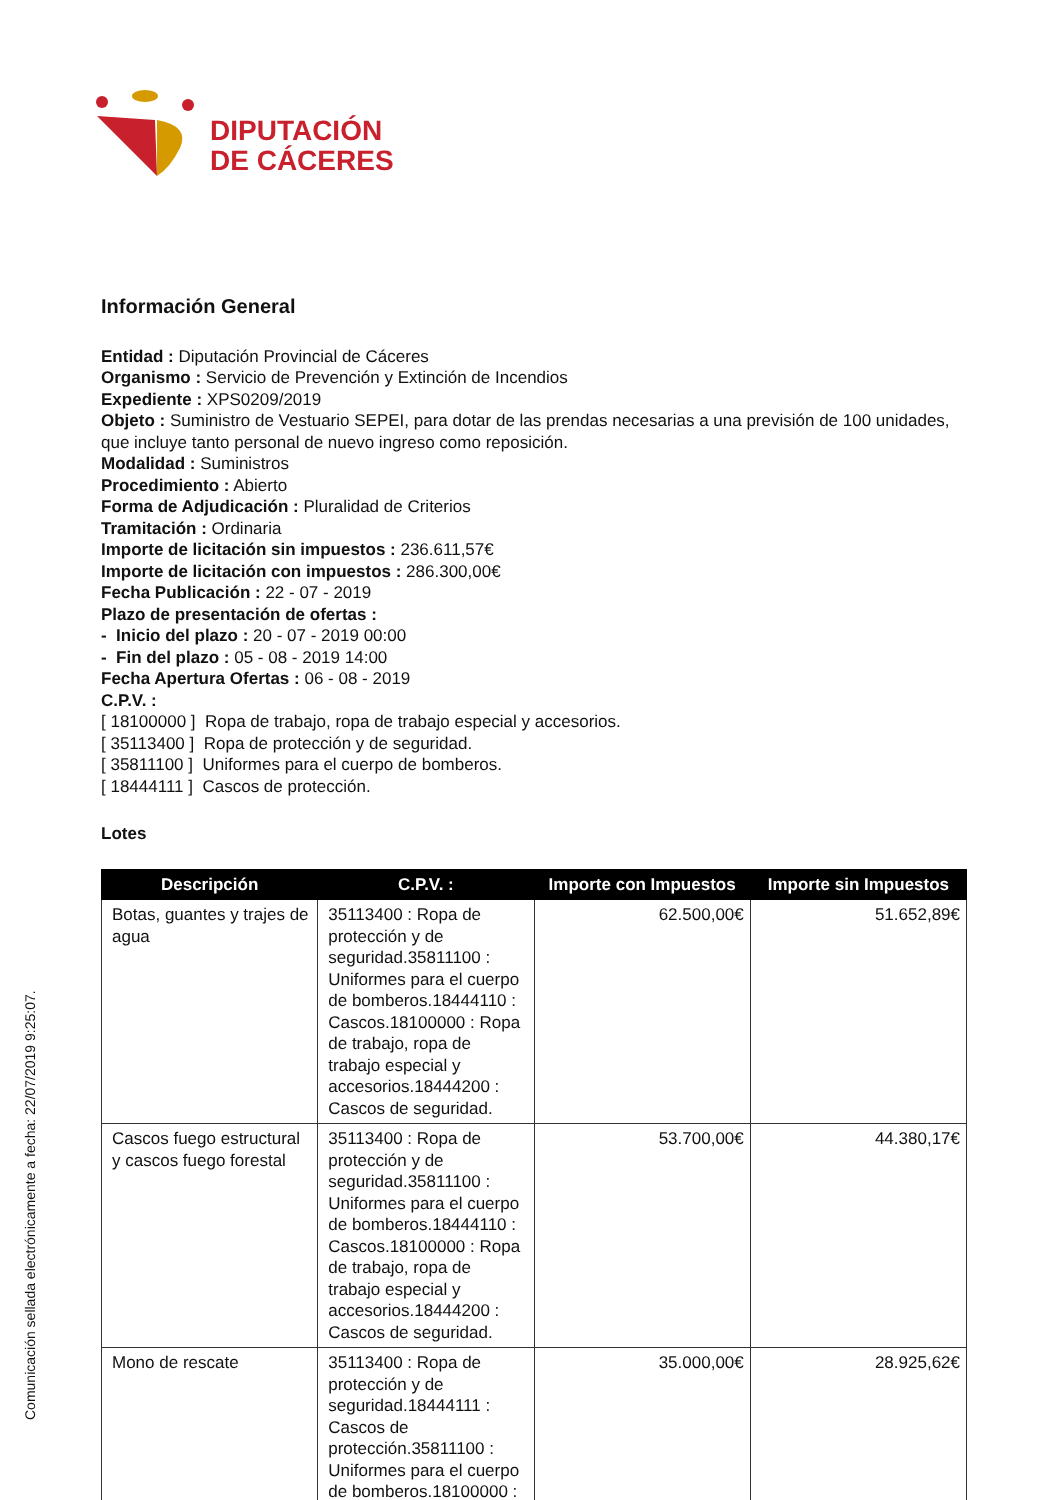DIPUTACIÓN
DE CÁCERES
Información General
Entidad : Diputación Provincial de Cáceres
Organismo : Servicio de Prevención y Extinción de Incendios
Expediente : XPS0209/2019
Objeto : Suministro de Vestuario SEPEI, para dotar de las prendas necesarias a una previsión de 100 unidades, que incluye tanto personal de nuevo ingreso como reposición.
Modalidad : Suministros
Procedimiento : Abierto
Forma de Adjudicación : Pluralidad de Criterios
Tramitación : Ordinaria
Importe de licitación sin impuestos : 236.611,57€
Importe de licitación con impuestos : 286.300,00€
Fecha Publicación : 22 - 07 - 2019
Plazo de presentación de ofertas :
- Inicio del plazo : 20 - 07 - 2019 00:00
- Fin del plazo : 05 - 08 - 2019 14:00
Fecha Apertura Ofertas : 06 - 08 - 2019
C.P.V. :
[ 18100000 ] Ropa de trabajo, ropa de trabajo especial y accesorios.
[ 35113400 ] Ropa de protección y de seguridad.
[ 35811100 ] Uniformes para el cuerpo de bomberos.
[ 18444111 ] Cascos de protección.
Lotes
| Descripción | C.P.V. : | Importe con Impuestos | Importe sin Impuestos |
| --- | --- | --- | --- |
| Botas, guantes y trajes de agua | 35113400 : Ropa de protección y de seguridad.35811100 : Uniformes para el cuerpo de bomberos.18444110 : Cascos.18100000 : Ropa de trabajo, ropa de trabajo especial y accesorios.18444200 : Cascos de seguridad. | 62.500,00€ | 51.652,89€ |
| Cascos fuego estructural y cascos fuego forestal | 35113400 : Ropa de protección y de seguridad.35811100 : Uniformes para el cuerpo de bomberos.18444110 : Cascos.18100000 : Ropa de trabajo, ropa de trabajo especial y accesorios.18444200 : Cascos de seguridad. | 53.700,00€ | 44.380,17€ |
| Mono de rescate | 35113400 : Ropa de protección y de seguridad.18444111 : Cascos de protección.35811100 : Uniformes para el cuerpo de bomberos.18100000 : | 35.000,00€ | 28.925,62€ |
Comunicación sellada electrónicamente a fecha: 22/07/2019 9:25:07.